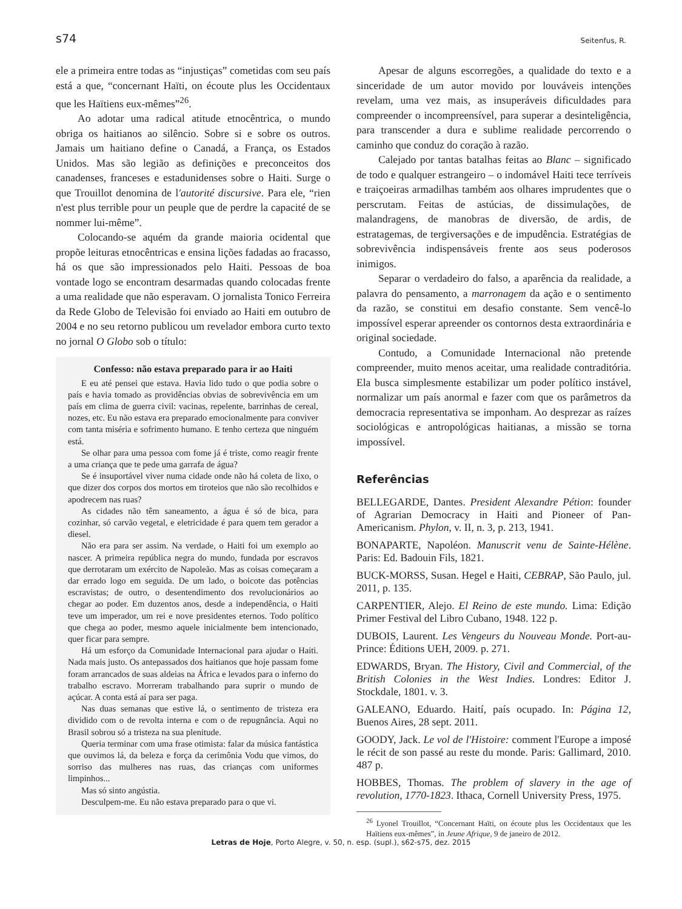s74 Seitenfus, R.
ele a primeira entre todas as “injustiças” cometidas com seu país está a que, “concernant Haïti, on écoute plus les Occidentaux que les Haïtiens eux-mêmes”<sup>26</sup>.
Ao adotar uma radical atitude etnocêntrica, o mundo obriga os haitianos ao silêncio. Sobre si e sobre os outros. Jamais um haitiano define o Canadá, a França, os Estados Unidos. Mas são legião as definições e preconceitos dos canadenses, franceses e estadunidenses sobre o Haiti. Surge o que Trouillot denomina de l'autorité discursive. Para ele, “rien n'est plus terrible pour un peuple que de perdre la capacité de se nommer lui-même”.
Colocando-se aquém da grande maioria ocidental que propõe leituras etnocêntricas e ensina lições fadadas ao fracasso, há os que são impressionados pelo Haiti. Pessoas de boa vontade logo se encontram desarmadas quando colocadas frente a uma realidade que não esperavam. O jornalista Tonico Ferreira da Rede Globo de Televisão foi enviado ao Haiti em outubro de 2004 e no seu retorno publicou um revelador embora curto texto no jornal O Globo sob o título:
Confesso: não estava preparado para ir ao Haiti
E eu até pensei que estava. Havia lido tudo o que podia sobre o país e havia tomado as providências obvias de sobrevivência em um país em clima de guerra civil: vacinas, repelente, barrinhas de cereal, nozes, etc. Eu não estava era preparado emocionalmente para conviver com tanta miséria e sofrimento humano. E tenho certeza que ninguém está.
Se olhar para uma pessoa com fome já é triste, como reagir frente a uma criança que te pede uma garrafa de água?
Se é insuportável viver numa cidade onde não há coleta de lixo, o que dizer dos corpos dos mortos em tiroteios que não são recolhidos e apodrecem nas ruas?
As cidades não têm saneamento, a água é só de bica, para cozinhar, só carvão vegetal, e eletricidade é para quem tem gerador a diesel.
Não era para ser assim. Na verdade, o Haiti foi um exemplo ao nascer. A primeira república negra do mundo, fundada por escravos que derrotaram um exército de Napoleão. Mas as coisas começaram a dar errado logo em seguida. De um lado, o boicote das potências escravistas; de outro, o desentendimento dos revolucionários ao chegar ao poder. Em duzentos anos, desde a independência, o Haiti teve um imperador, um rei e nove presidentes eternos. Todo político que chega ao poder, mesmo aquele inicialmente bem intencionado, quer ficar para sempre.
Há um esforço da Comunidade Internacional para ajudar o Haiti. Nada mais justo. Os antepassados dos haitianos que hoje passam fome foram arrancados de suas aldeias na África e levados para o inferno do trabalho escravo. Morreram trabalhando para suprir o mundo de açúcar. A conta está aí para ser paga.
Nas duas semanas que estive lá, o sentimento de tristeza era dividido com o de revolta interna e com o de repugnância. Aqui no Brasil sobrou só a tristeza na sua plenitude.
Queria terminar com uma frase otimista: falar da música fantástica que ouvimos lá, da beleza e força da cerimônia Vodu que vimos, do sorriso das mulheres nas ruas, das crianças com uniformes limpinhos...
Mas só sinto angústia.
Desculpem-me. Eu não estava preparado para o que vi.
Apesar de alguns escorregões, a qualidade do texto e a sinceridade de um autor movido por louváveis intenções revelam, uma vez mais, as insuperáveis dificuldades para compreender o incompreensível, para superar a desinteligência, para transcender a dura e sublime realidade percorrendo o caminho que conduz do coração à razão.
Calejado por tantas batalhas feitas ao Blanc – significado de todo e qualquer estrangeiro – o indomável Haiti tece terríveis e traiçoeiras armadilhas também aos olhares imprudentes que o perscrutam. Feitas de astúcias, de dissimulações, de malandragens, de manobras de diversão, de ardis, de estratagemas, de tergiversações e de impudência. Estratégias de sobrevivência indispensáveis frente aos seus poderosos inimigos.
Separar o verdadeiro do falso, a aparência da realidade, a palavra do pensamento, a marronagem da ação e o sentimento da razão, se constitui em desafio constante. Sem vencê-lo impossível esperar apreender os contornos desta extraordinária e original sociedade.
Contudo, a Comunidade Internacional não pretende compreender, muito menos aceitar, uma realidade contraditória. Ela busca simplesmente estabilizar um poder político instável, normalizar um país anormal e fazer com que os parâmetros da democracia representativa se imponham. Ao desprezar as raízes sociológicas e antropológicas haitianas, a missão se torna impossível.
Referências
BELLEGARDE, Dantes. President Alexandre Pétion: founder of Agrarian Democracy in Haiti and Pioneer of Pan-Americanism. Phylon, v. II, n. 3, p. 213, 1941.
BONAPARTE, Napoléon. Manuscrit venu de Sainte-Hélène. Paris: Ed. Badouin Fils, 1821.
BUCK-MORSS, Susan. Hegel e Haiti, CEBRAP, São Paulo, jul. 2011, p. 135.
CARPENTIER, Alejo. El Reino de este mundo. Lima: Edição Primer Festival del Libro Cubano, 1948. 122 p.
DUBOIS, Laurent. Les Vengeurs du Nouveau Monde. Port-au-Prince: Éditions UEH, 2009. p. 271.
EDWARDS, Bryan. The History, Civil and Commercial, of the British Colonies in the West Indies. Londres: Editor J. Stockdale, 1801. v. 3.
GALEANO, Eduardo. Haití, país ocupado. In: Página 12, Buenos Aires, 28 sept. 2011.
GOODY, Jack. Le vol de l'Histoire: comment l'Europe a imposé le récit de son passé au reste du monde. Paris: Gallimard, 2010. 487 p.
HOBBES, Thomas. The problem of slavery in the age of revolution, 1770-1823. Ithaca, Cornell University Press, 1975.
<sup>26</sup> Lyonel Trouillot, “Concernant Haïti, on écoute plus les Occidentaux que les Haïtiens eux-mêmes”, in Jeune Afrique, 9 de janeiro de 2012.
Letras de Hoje, Porto Alegre, v. 50, n. esp. (supl.), s62-s75, dez. 2015